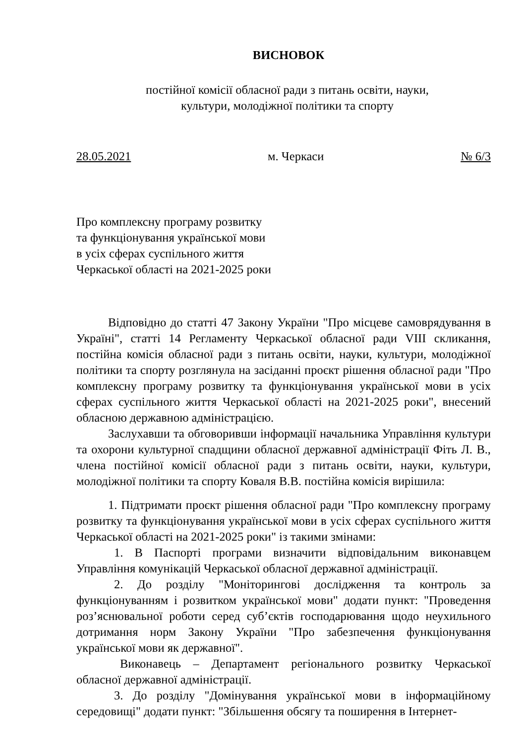ВИСНОВОК
постійної комісії обласної ради з питань освіти, науки,
культури, молодіжної політики та спорту
28.05.2021 м. Черкаси № 6/3
Про комплексну програму розвитку
та функціонування української мови
в усіх сферах суспільного життя
Черкаської області на 2021-2025 роки
Відповідно до статті 47 Закону України "Про місцеве самоврядування в Україні", статті 14 Регламенту Черкаської обласної ради VIII скликання, постійна комісія обласної ради з питань освіти, науки, культури, молодіжної політики та спорту розглянула на засіданні проєкт рішення обласної ради "Про комплексну програму розвитку та функціонування української мови в усіх сферах суспільного життя Черкаської області на 2021-2025 роки", внесений обласною державною адміністрацією.
Заслухавши та обговоривши інформації начальника Управління культури та охорони культурної спадщини обласної державної адміністрації Фіть Л. В., члена постійної комісії обласної ради з питань освіти, науки, культури, молодіжної політики та спорту Коваля В.В. постійна комісія вирішила:
1. Підтримати проєкт рішення обласної ради "Про комплексну програму розвитку та функціонування української мови в усіх сферах суспільного життя Черкаської області на 2021-2025 роки" із такими змінами:
1. В Паспорті програми визначити відповідальним виконавцем Управління комунікацій Черкаської обласної державної адміністрації.
2. До розділу "Моніторингові дослідження та контроль за функціонуванням і розвитком української мови" додати пункт: "Проведення роз’яснювальної роботи серед суб’єктів господарювання щодо неухильного дотримання норм Закону України "Про забезпечення функціонування української мови як державної".
Виконавець – Департамент регіонального розвитку Черкаської обласної державної адміністрації.
3. До розділу "Домінування української мови в інформаційному середовищі" додати пункт: "Збільшення обсягу та поширення в Інтернет-